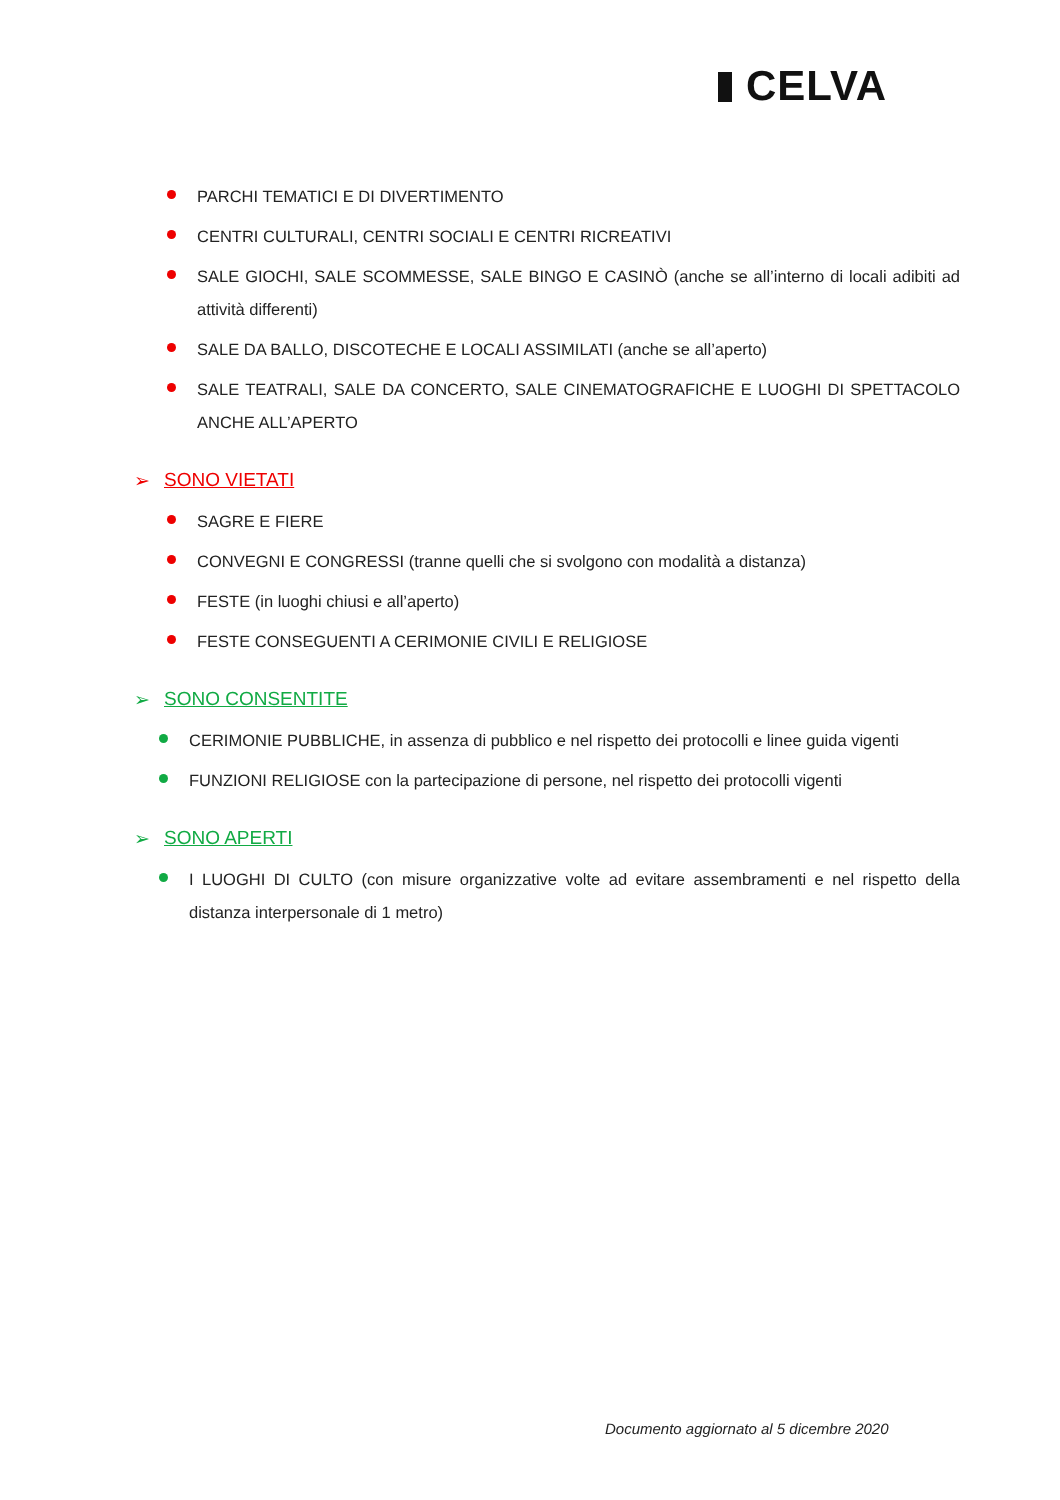CELVA
PARCHI TEMATICI E DI DIVERTIMENTO
CENTRI CULTURALI, CENTRI SOCIALI E CENTRI RICREATIVI
SALE GIOCHI, SALE SCOMMESSE, SALE BINGO E CASINÒ (anche se all’interno di locali adibiti ad attività differenti)
SALE DA BALLO, DISCOTECHE E LOCALI ASSIMILATI (anche se all’aperto)
SALE TEATRALI, SALE DA CONCERTO, SALE CINEMATOGRAFICHE E LUOGHI DI SPETTACOLO ANCHE ALL’APERTO
➢ SONO VIETATI
SAGRE E FIERE
CONVEGNI E CONGRESSI (tranne quelli che si svolgono con modalità a distanza)
FESTE (in luoghi chiusi e all’aperto)
FESTE CONSEGUENTI A CERIMONIE CIVILI E RELIGIOSE
➢ SONO CONSENTITE
CERIMONIE PUBBLICHE, in assenza di pubblico e nel rispetto dei protocolli e linee guida vigenti
FUNZIONI RELIGIOSE con la partecipazione di persone, nel rispetto dei protocolli vigenti
➢ SONO APERTI
I LUOGHI DI CULTO (con misure organizzative volte ad evitare assembramenti e nel rispetto della distanza interpersonale di 1 metro)
Documento aggiornato al 5 dicembre 2020